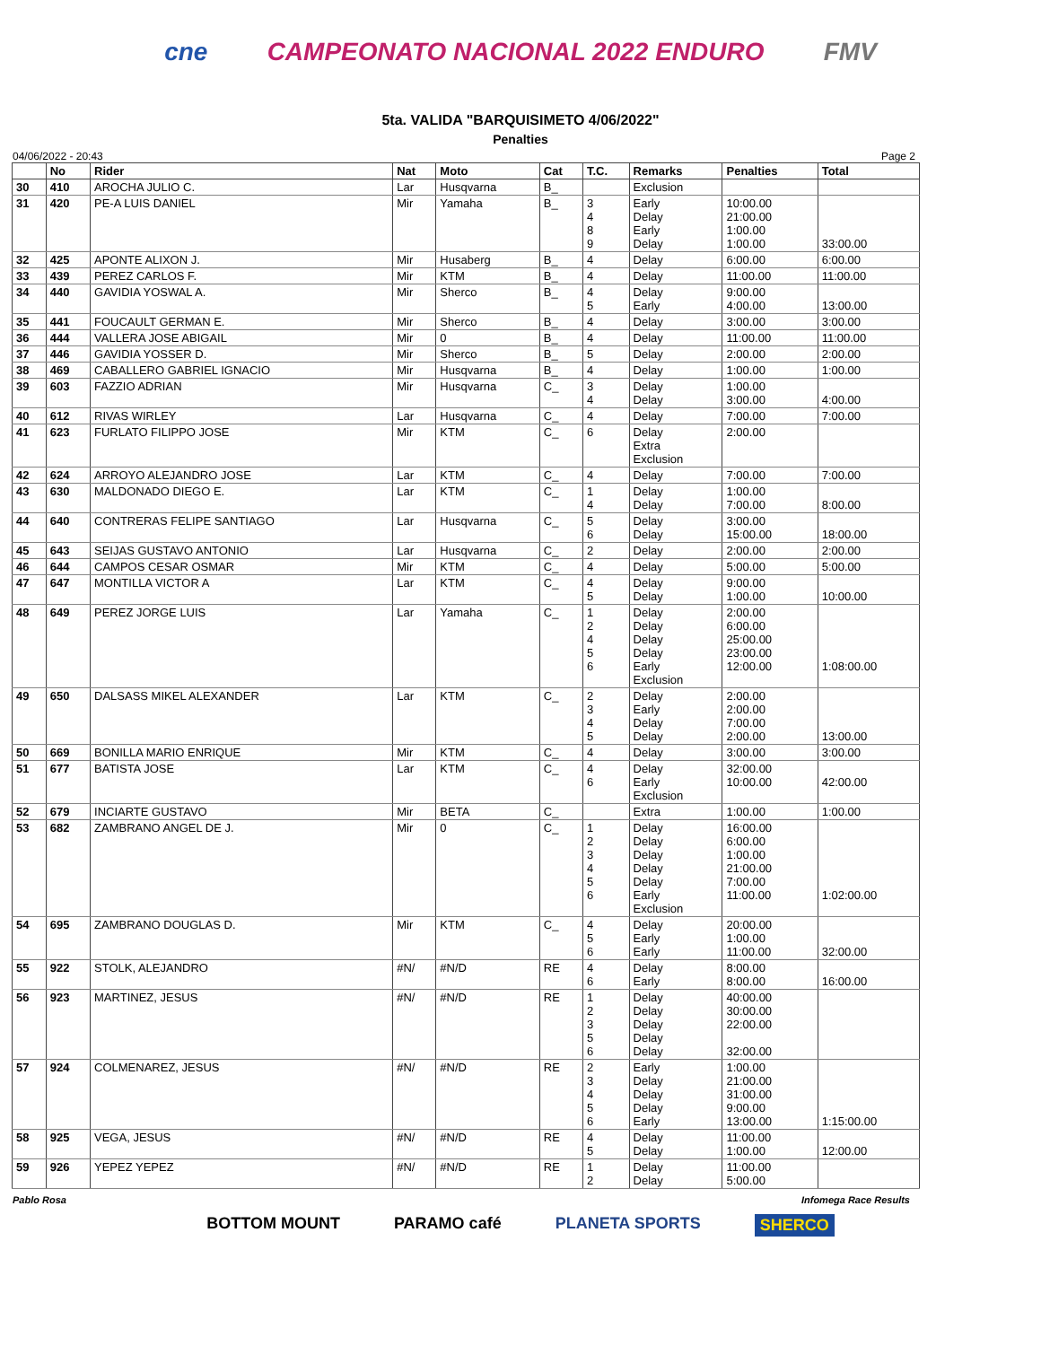cne CAMPEONATO NACIONAL 2022 ENDURO FMV
5ta. VALIDA "BARQUISIMETO 4/06/2022"
Penalties
04/06/2022 - 20:43 Page 2
| | No | Rider | Nat | Moto | Cat | T.C. | Remarks | Penalties | Total |
| --- | --- | --- | --- | --- | --- | --- | --- | --- | --- |
| 30 | 410 | AROCHA JULIO C. | Lar | Husqvarna | B_ | | Exclusion | | |
| 31 | 420 | PE-A LUIS DANIEL | Mir | Yamaha | B_ | 3 4 8 9 | Early Delay Early Delay | 10:00.00 21:00.00 1:00.00 1:00.00 | 33:00.00 |
| 32 | 425 | APONTE ALIXON J. | Mir | Husaberg | B_ | 4 | Delay | 6:00.00 | 6:00.00 |
| 33 | 439 | PEREZ CARLOS F. | Mir | KTM | B_ | 4 | Delay | 11:00.00 | 11:00.00 |
| 34 | 440 | GAVIDIA YOSWAL A. | Mir | Sherco | B_ | 4 5 | Delay Early | 9:00.00 4:00.00 | 13:00.00 |
| 35 | 441 | FOUCAULT GERMAN E. | Mir | Sherco | B_ | 4 | Delay | 3:00.00 | 3:00.00 |
| 36 | 444 | VALLERA JOSE ABIGAIL | Mir | 0 | B_ | 4 | Delay | 11:00.00 | 11:00.00 |
| 37 | 446 | GAVIDIA YOSSER D. | Mir | Sherco | B_ | 5 | Delay | 2:00.00 | 2:00.00 |
| 38 | 469 | CABALLERO GABRIEL IGNACIO | Mir | Husqvarna | B_ | 4 | Delay | 1:00.00 | 1:00.00 |
| 39 | 603 | FAZZIO ADRIAN | Mir | Husqvarna | C_ | 3 4 | Delay Delay | 1:00.00 3:00.00 | 4:00.00 |
| 40 | 612 | RIVAS WIRLEY | Lar | Husqvarna | C_ | 4 | Delay | 7:00.00 | 7:00.00 |
| 41 | 623 | FURLATO FILIPPO JOSE | Mir | KTM | C_ | 6 | Delay Extra Exclusion | 2:00.00 | |
| 42 | 624 | ARROYO ALEJANDRO JOSE | Lar | KTM | C_ | 4 | Delay | 7:00.00 | 7:00.00 |
| 43 | 630 | MALDONADO DIEGO E. | Lar | KTM | C_ | 1 4 | Delay Delay | 1:00.00 7:00.00 | 8:00.00 |
| 44 | 640 | CONTRERAS FELIPE SANTIAGO | Lar | Husqvarna | C_ | 5 6 | Delay Delay | 3:00.00 15:00.00 | 18:00.00 |
| 45 | 643 | SEIJAS GUSTAVO ANTONIO | Lar | Husqvarna | C_ | 2 | Delay | 2:00.00 | 2:00.00 |
| 46 | 644 | CAMPOS CESAR OSMAR | Mir | KTM | C_ | 4 | Delay | 5:00.00 | 5:00.00 |
| 47 | 647 | MONTILLA VICTOR A | Lar | KTM | C_ | 4 5 | Delay Delay | 9:00.00 1:00.00 | 10:00.00 |
| 48 | 649 | PEREZ JORGE LUIS | Lar | Yamaha | C_ | 1 2 4 5 6 | Delay Delay Delay Delay Early Exclusion | 2:00.00 6:00.00 25:00.00 23:00.00 12:00.00 | 1:08:00.00 |
| 49 | 650 | DALSASS MIKEL ALEXANDER | Lar | KTM | C_ | 2 3 4 5 | Delay Early Delay Delay | 2:00.00 2:00.00 7:00.00 2:00.00 | 13:00.00 |
| 50 | 669 | BONILLA MARIO ENRIQUE | Mir | KTM | C_ | 4 | Delay | 3:00.00 | 3:00.00 |
| 51 | 677 | BATISTA JOSE | Lar | KTM | C_ | 4 6 | Delay Early Exclusion | 32:00.00 10:00.00 | 42:00.00 |
| 52 | 679 | INCIARTE GUSTAVO | Mir | BETA | C_ | | Extra | 1:00.00 | 1:00.00 |
| 53 | 682 | ZAMBRANO ANGEL DE J. | Mir | 0 | C_ | 1 2 3 4 5 6 | Delay Delay Delay Delay Delay Early Exclusion | 16:00.00 6:00.00 1:00.00 21:00.00 7:00.00 11:00.00 | 1:02:00.00 |
| 54 | 695 | ZAMBRANO DOUGLAS D. | Mir | KTM | C_ | 4 5 6 | Delay Early Early | 20:00.00 1:00.00 11:00.00 | 32:00.00 |
| 55 | 922 | STOLK, ALEJANDRO | #N/ | #N/D | RE | 4 6 | Delay Early | 8:00.00 8:00.00 | 16:00.00 |
| 56 | 923 | MARTINEZ, JESUS | #N/ | #N/D | RE | 1 2 3 5 6 | Delay Delay Delay Delay Delay | 40:00.00 30:00.00 22:00.00 32:00.00 | |
| 57 | 924 | COLMENAREZ, JESUS | #N/ | #N/D | RE | 2 3 4 5 6 | Early Delay Delay Delay Early | 1:00.00 21:00.00 31:00.00 9:00.00 13:00.00 | 1:15:00.00 |
| 58 | 925 | VEGA, JESUS | #N/ | #N/D | RE | 4 5 | Delay Delay | 11:00.00 1:00.00 | 12:00.00 |
| 59 | 926 | YEPEZ YEPEZ | #N/ | #N/D | RE | 1 2 | Delay Delay | 11:00.00 5:00.00 | |
Pablo Rosa Infomega Race Results
BOTTOM MOUNT PARAMO café PLANETA SPORTS SHERCO